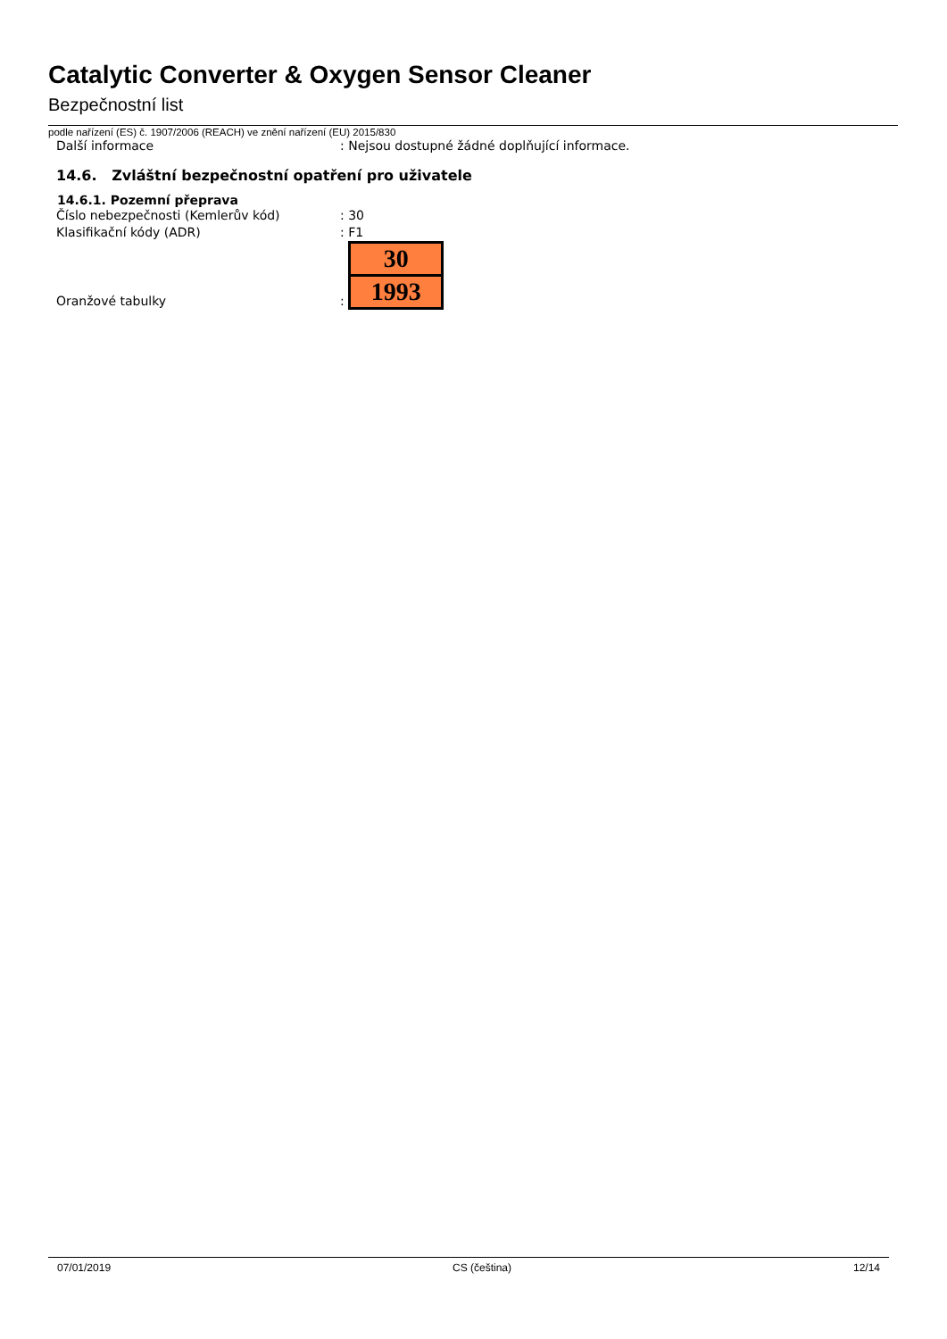Catalytic Converter & Oxygen Sensor Cleaner
Bezpečnostní list
podle nařízení (ES) č. 1907/2006 (REACH) ve znění nařízení (EU) 2015/830
Další informace : Nejsou dostupné žádné doplňující informace.
14.6. Zvláštní bezpečnostní opatření pro uživatele
14.6.1. Pozemní přeprava
Číslo nebezpečnosti (Kemlerův kód) : 30
Klasifikační kódy (ADR) : F1
Oranžové tabulky
:
30
1993
07/01/2019 CS (čeština) 12/14